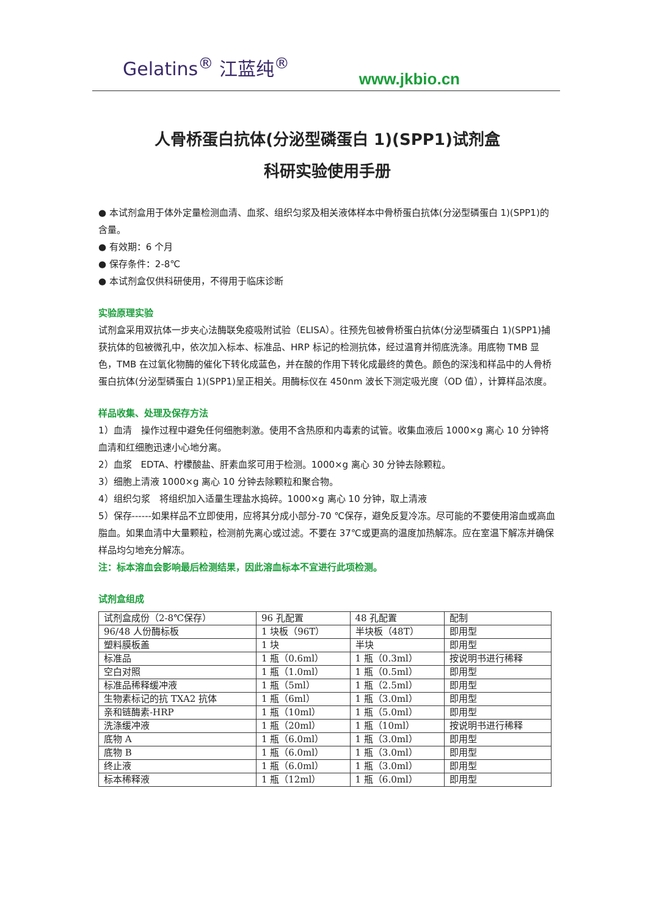Gelatins<sup>®</sup> 江蓝纯<sup>®</sup>
www.jkbio.cn
人骨桥蛋白抗体(分泌型磷蛋白 1)(SPP1)试剂盒
科研实验使用手册
● 本试剂盒用于体外定量检测血清、血浆、组织匀浆及相关液体样本中骨桥蛋白抗体(分泌型磷蛋白 1)(SPP1)的含量。
● 有效期：6 个月
● 保存条件：2-8℃
● 本试剂盒仅供科研使用，不得用于临床诊断
实验原理实验
试剂盒采用双抗体一步夹心法酶联免疫吸附试验（ELISA）。往预先包被骨桥蛋白抗体(分泌型磷蛋白 1)(SPP1)捕获抗体的包被微孔中，依次加入标本、标准品、HRP 标记的检测抗体，经过温育并彻底洗涤。用底物 TMB 显色，TMB 在过氧化物酶的催化下转化成蓝色，并在酸的作用下转化成最终的黄色。颜色的深浅和样品中的人骨桥蛋白抗体(分泌型磷蛋白 1)(SPP1)呈正相关。用酶标仪在 450nm 波长下测定吸光度（OD 值），计算样品浓度。
样品收集、处理及保存方法
1）血清　操作过程中避免任何细胞刺激。使用不含热原和内毒素的试管。收集血液后 1000×g 离心 10 分钟将血清和红细胞迅速小心地分离。
2）血浆　EDTA、柠檬酸盐、肝素血浆可用于检测。1000×g 离心 30 分钟去除颗粒。
3）细胞上清液 1000×g 离心 10 分钟去除颗粒和聚合物。
4）组织匀浆　将组织加入适量生理盐水捣碎。1000×g 离心 10 分钟，取上清液
5）保存------如果样品不立即使用，应将其分成小部分-70 ℃保存，避免反复冷冻。尽可能的不要使用溶血或高血脂血。如果血清中大量颗粒，检测前先离心或过滤。不要在 37℃或更高的温度加热解冻。应在室温下解冻并确保样品均匀地充分解冻。
注：标本溶血会影响最后检测结果，因此溶血标本不宜进行此项检测。
试剂盒组成
| 试剂盒成份（2-8℃保存） | 96 孔配置 | 48 孔配置 | 配制 |
| 96/48 人份酶标板 | 1 块板（96T） | 半块板（48T） | 即用型 |
| 塑料膜板盖 | 1 块 | 半块 | 即用型 |
| 标准品 | 1 瓶（0.6ml） | 1 瓶（0.3ml） | 按说明书进行稀释 |
| 空白对照 | 1 瓶（1.0ml） | 1 瓶（0.5ml） | 即用型 |
| 标准品稀释缓冲液 | 1 瓶（5ml） | 1 瓶（2.5ml） | 即用型 |
| 生物素标记的抗 TXA2 抗体 | 1 瓶（6ml） | 1 瓶（3.0ml） | 即用型 |
| 亲和链酶素-HRP | 1 瓶（10ml） | 1 瓶（5.0ml） | 即用型 |
| 洗涤缓冲液 | 1 瓶（20ml） | 1 瓶（10ml） | 按说明书进行稀释 |
| 底物 A | 1 瓶（6.0ml） | 1 瓶（3.0ml） | 即用型 |
| 底物 B | 1 瓶（6.0ml） | 1 瓶（3.0ml） | 即用型 |
| 终止液 | 1 瓶（6.0ml） | 1 瓶（3.0ml） | 即用型 |
| 标本稀释液 | 1 瓶（12ml） | 1 瓶（6.0ml） | 即用型 |